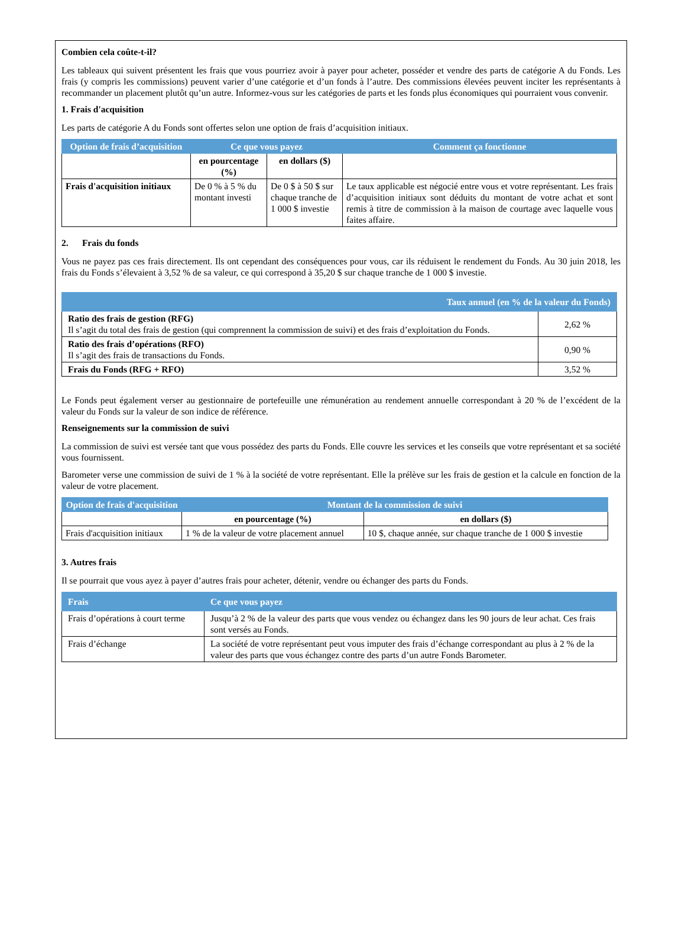Combien cela coûte-t-il?
Les tableaux qui suivent présentent les frais que vous pourriez avoir à payer pour acheter, posséder et vendre des parts de catégorie A du Fonds. Les frais (y compris les commissions) peuvent varier d’une catégorie et d’un fonds à l’autre. Des commissions élevées peuvent inciter les représentants à recommander un placement plutôt qu’un autre. Informez-vous sur les catégories de parts et les fonds plus économiques qui pourraient vous convenir.
1. Frais d'acquisition
Les parts de catégorie A du Fonds sont offertes selon une option de frais d’acquisition initiaux.
| Option de frais d’acquisition | Ce que vous payez | | Comment ça fonctionne |
| --- | --- | --- | --- |
| | en pourcentage (%) | en dollars ($) | |
| Frais d'acquisition initiaux | De 0 % à 5 % du montant investi | De 0 $ à 50 $ sur chaque tranche de 1 000 $ investie | Le taux applicable est négocié entre vous et votre représentant. Les frais d’acquisition initiaux sont déduits du montant de votre achat et sont remis à titre de commission à la maison de courtage avec laquelle vous faites affaire. |
2. Frais du fonds
Vous ne payez pas ces frais directement. Ils ont cependant des conséquences pour vous, car ils réduisent le rendement du Fonds. Au 30 juin 2018, les frais du Fonds s’élevaient à 3,52 % de sa valeur, ce qui correspond à 35,20 $ sur chaque tranche de 1 000 $ investie.
| Taux annuel (en % de la valeur du Fonds) | |
| --- | --- |
| Ratio des frais de gestion (RFG) Il s’agit du total des frais de gestion (qui comprennent la commission de suivi) et des frais d’exploitation du Fonds. | 2,62 % |
| Ratio des frais d’opérations (RFO) Il s’agit des frais de transactions du Fonds. | 0,90 % |
| Frais du Fonds (RFG + RFO) | 3,52 % |
Le Fonds peut également verser au gestionnaire de portefeuille une rémunération au rendement annuelle correspondant à 20 % de l’excédent de la valeur du Fonds sur la valeur de son indice de référence.
Renseignements sur la commission de suivi
La commission de suivi est versée tant que vous possédez des parts du Fonds. Elle couvre les services et les conseils que votre représentant et sa société vous fournissent.
Barometer verse une commission de suivi de 1 % à la société de votre représentant. Elle la prélève sur les frais de gestion et la calcule en fonction de la valeur de votre placement.
| Option de frais d'acquisition | Montant de la commission de suivi | |
| --- | --- | --- |
| | en pourcentage (%) | en dollars ($) |
| Frais d'acquisition initiaux | 1 % de la valeur de votre placement annuel | 10 $, chaque année, sur chaque tranche de 1 000 $ investie |
3. Autres frais
Il se pourrait que vous ayez à payer d’autres frais pour acheter, détenir, vendre ou échanger des parts du Fonds.
| Frais | Ce que vous payez |
| --- | --- |
| Frais d’opérations à court terme | Jusqu’à 2 % de la valeur des parts que vous vendez ou échangez dans les 90 jours de leur achat. Ces frais sont versés au Fonds. |
| Frais d’échange | La société de votre représentant peut vous imputer des frais d’échange correspondant au plus à 2 % de la valeur des parts que vous échangez contre des parts d’un autre Fonds Barometer. |